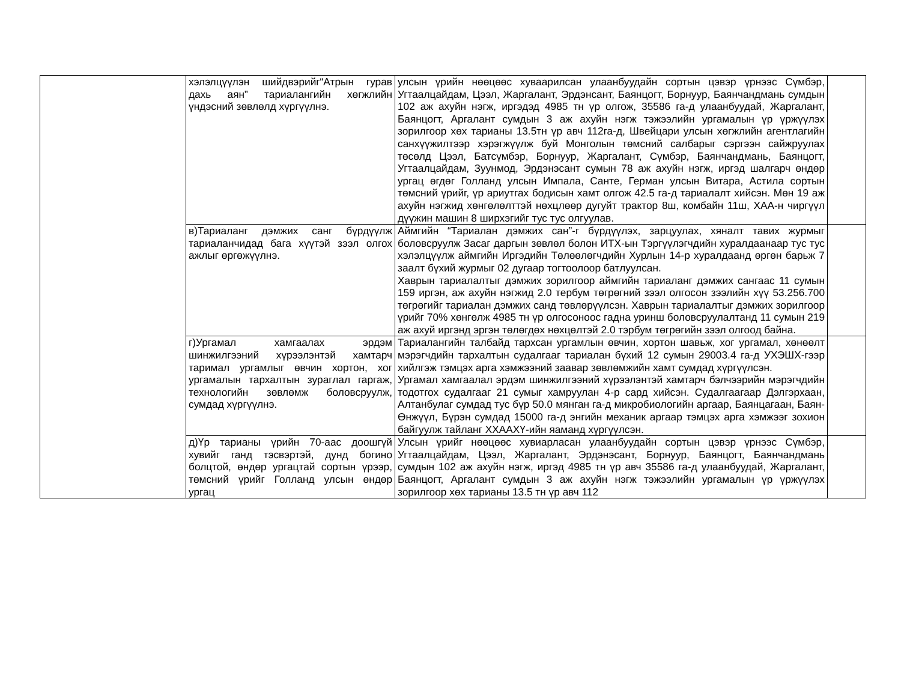| | хэлэлцүүлэн шийдвэрийг“Атрын гурав дахь аян” тариалангийн хөгжлийн үндэсний зөвлөлд хүргүүлнэ. | улсын үрийн нөөцөөс хуваарилсан улаанбуудайн сортын цэвэр үрнээс Сүмбэр, Угтаалцайдам, Цээл, Жаргалант, Эрдэнсант, Баянцогт, Борнуур, Баянчандмань сумдын 102 аж ахуйн нэгж, иргэдэд 4985 тн үр олгож, 35586 га-д улаанбуудай, Жаргалант, Баянцогт, Аргалант сумдын 3 аж ахуйн нэгж тэжээлийн ургамалын үр үржүүлэх зорилгоор хөх тарианы 13.5тн үр авч 112га-д, Швейцари улсын хөгжлийн агентлагийн санхүүжилтээр хэрэгжүүлж буй Монголын төмсний салбарыг сэргээн сайжруулах төсөлд Цээл, Батсүмбэр, Борнуур, Жаргалант, Сүмбэр, Баянчандмань, Баянцогт, Угтаалцайдам, Зуунмод, Эрдэнэсант сумын 78 аж ахуйн нэгж, иргэд шалгарч өндөр ургац өгдөг Голланд улсын Импала, Санте, Герман улсын Витара, Астила сортын төмсний үрийг, үр ариутгах бодисын хамт олгож 42.5 га-д тариалалт хийсэн. Мөн 19 аж ахуйн нэгжид хөнгөлөлттэй нөхцлөөр дугуйт трактор 8ш, комбайн 11ш, ХАА-н чиргүүл дүүжин машин 8 ширхэгийг тус тус олгуулав. | |
| | в)Тариаланг дэмжих санг бүрдүүлж тариаланчидад бага хүүтэй зээл олгох ажлыг өргөжүүлнэ. | Аймгийн “Тариалан дэмжих сан”-г бүрдүүлэх, зарцуулах, хяналт тавих журмыг боловсруулж Засаг даргын зөвлөл болон ИТХ-ын Тэргүүлэгчдийн хуралдаанаар тус тус хэлэлцүүлж аймгийн Иргэдийн Төлөөлөгчдийн Хурлын 14-р хуралдаанд өргөн барьж 7 заалт бүхий журмыг 02 дугаар тогтоолоор батлуулсан. Хаврын тариалалтыг дэмжих зорилгоор аймгийн тариаланг дэмжих сангаас 11 сумын 159 иргэн, аж ахуйн нэгжид 2.0 тербум төгрөгний зээл олгосон зээлийн хүү 53.256.700 төгрөгийг тариалан дэмжих санд төвлөрүүлсэн. Хаврын тариалалтыг дэмжих зорилгоор үрийг 70% хөнгөлж 4985 тн үр олгосоноос гадна уринш боловсруулалтанд 11 сумын 219 аж ахуй иргэнд эргэн төлөгдөх нөхцөлтэй 2.0 тэрбум төгрөгийн зээл олгоод байна. | |
| | г)Ургамал хамгаалах эрдэм шинжилгээний хүрээлэнтэй хамтарч таримал ургамлыг өвчин хортон, хог ургамалын тархалтын зураглал гаргаж, технологийн зөвлөмж боловсруулж, сумдад хүргүүлнэ. | Тариалангийн талбайд тархсан ургамлын өвчин, хортон шавьж, хог ургамал, хөнөөлт мэрэгчдийн тархалтын судалгааг тариалан бүхий 12 сумын 29003.4 га-д УХЭШХ-гээр хийлгэж тэмцэх арга хэмжээний заавар зөвлөмжийн хамт сумдад хүргүүлсэн. Ургамал хамгаалал эрдэм шинжилгээний хүрээлэнтэй хамтарч бэлчээрийн мэрэгчдийн тодотгох судалгааг 21 сумыг хамруулан 4-р сард хийсэн. Судалгаагаар Дэлгэрхаан, Алтанбулаг сумдад тус бүр 50.0 мянган га-д микробиологийн аргаар, Баянцагаан, Баян-Өнжүүл, Бүрэн сумдад 15000 га-д энгийн механик аргаар тэмцэх арга хэмжээг зохион байгуулж тайланг ХХААХҮ-ийн яаманд хүргүүлсэн. | |
| | д)Үр тарианы үрийн 70-аас доошгүй хувийг ганд тэсвэртэй, дунд богино болцтой, өндөр ургацтай сортын үрээр, төмсний үрийг Голланд улсын өндөр ургац | Улсын үрийг нөөцөөс хувиарласан улаанбуудайн сортын цэвэр үрнээс Сүмбэр, Угтаалцайдам, Цээл, Жаргалант, Эрдэнэсант, Борнуур, Баянцогт, Баянчандмань сумдын 102 аж ахуйн нэгж, иргэд 4985 тн үр авч 35586 га-д улаанбуудай, Жаргалант, Баянцогт, Аргалант сумдын 3 аж ахуйн нэгж тэжээлийн ургамалын үр үржүүлэх зорилгоор хөх тарианы 13.5 тн үр авч 112 | |